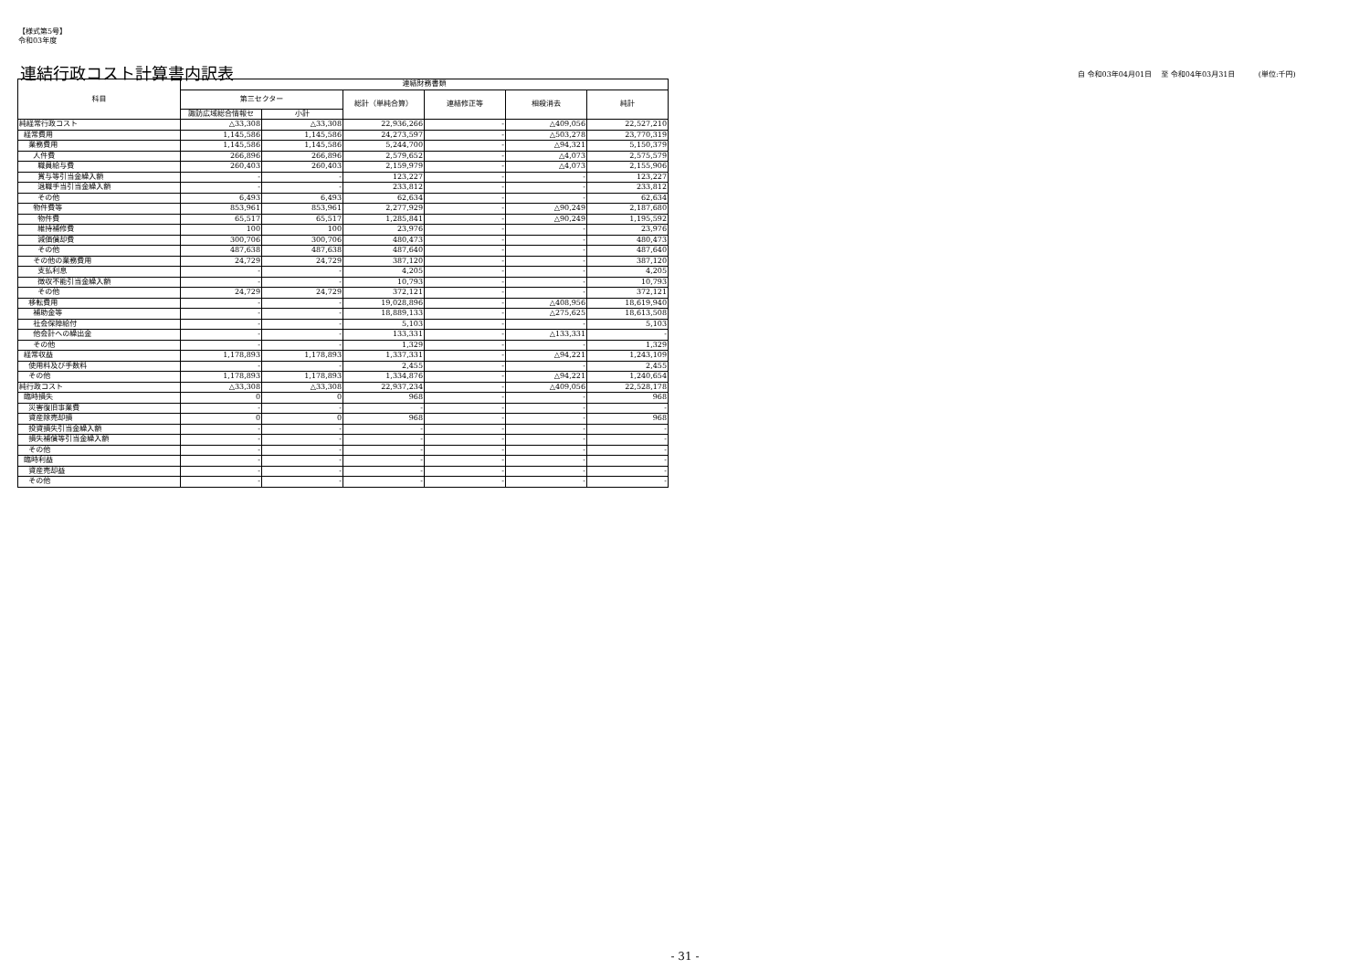【様式第5号】
令和03年度
連結行政コスト計算書内訳表
自 令和03年04月01日 至 令和04年03月31日 (単位:千円)
| 科目 | 連結財務書類 | | | | | |
| --- | --- | --- | --- | --- | --- | --- |
| | 第三セクター | | 総計（単純合算） | 連結修正等 | 相殺消去 | 純計 |
| | 諏訪広域総合情報セ | 小計 | | | | |
| 純経常行政コスト | △33,308 | △33,308 | 22,936,266 | - | △409,056 | 22,527,210 |
| 経常費用 | 1,145,586 | 1,145,586 | 24,273,597 | - | △503,278 | 23,770,319 |
| 業務費用 | 1,145,586 | 1,145,586 | 5,244,700 | - | △94,321 | 5,150,379 |
| 人件費 | 266,896 | 266,896 | 2,579,652 | - | △4,073 | 2,575,579 |
| 職員給与費 | 260,403 | 260,403 | 2,159,979 | - | △4,073 | 2,155,906 |
| 賞与等引当金繰入額 | - | - | 123,227 | - | - | 123,227 |
| 退職手当引当金繰入額 | - | - | 233,812 | - | - | 233,812 |
| その他 | 6,493 | 6,493 | 62,634 | - | - | 62,634 |
| 物件費等 | 853,961 | 853,961 | 2,277,929 | - | △90,249 | 2,187,680 |
| 物件費 | 65,517 | 65,517 | 1,285,841 | - | △90,249 | 1,195,592 |
| 維持補修費 | 100 | 100 | 23,976 | - | - | 23,976 |
| 減価償却費 | 300,706 | 300,706 | 480,473 | - | - | 480,473 |
| その他 | 487,638 | 487,638 | 487,640 | - | - | 487,640 |
| その他の業務費用 | 24,729 | 24,729 | 387,120 | - | - | 387,120 |
| 支払利息 | - | - | 4,205 | - | - | 4,205 |
| 徴収不能引当金繰入額 | - | - | 10,793 | - | - | 10,793 |
| その他 | 24,729 | 24,729 | 372,121 | - | - | 372,121 |
| 移転費用 | - | - | 19,028,896 | - | △408,956 | 18,619,940 |
| 補助金等 | - | - | 18,889,133 | - | △275,625 | 18,613,508 |
| 社会保障給付 | - | - | 5,103 | - | - | 5,103 |
| 他会計への繰出金 | - | - | 133,331 | - | △133,331 | - |
| その他 | - | - | 1,329 | - | - | 1,329 |
| 経常収益 | 1,178,893 | 1,178,893 | 1,337,331 | - | △94,221 | 1,243,109 |
| 使用料及び手数料 | - | - | 2,455 | - | - | 2,455 |
| その他 | 1,178,893 | 1,178,893 | 1,334,876 | - | △94,221 | 1,240,654 |
| 純行政コスト | △33,308 | △33,308 | 22,937,234 | - | △409,056 | 22,528,178 |
| 臨時損失 | 0 | 0 | 968 | - | - | 968 |
| 災害復旧事業費 | - | - | - | - | - | - |
| 資産除売却損 | 0 | 0 | 968 | - | - | 968 |
| 投資損失引当金繰入額 | - | - | - | - | - | - |
| 損失補償等引当金繰入額 | - | - | - | - | - | - |
| その他 | - | - | - | - | - | - |
| 臨時利益 | - | - | - | - | - | - |
| 資産売却益 | - | - | - | - | - | - |
| その他 | - | - | - | - | - | - |
- 31 -